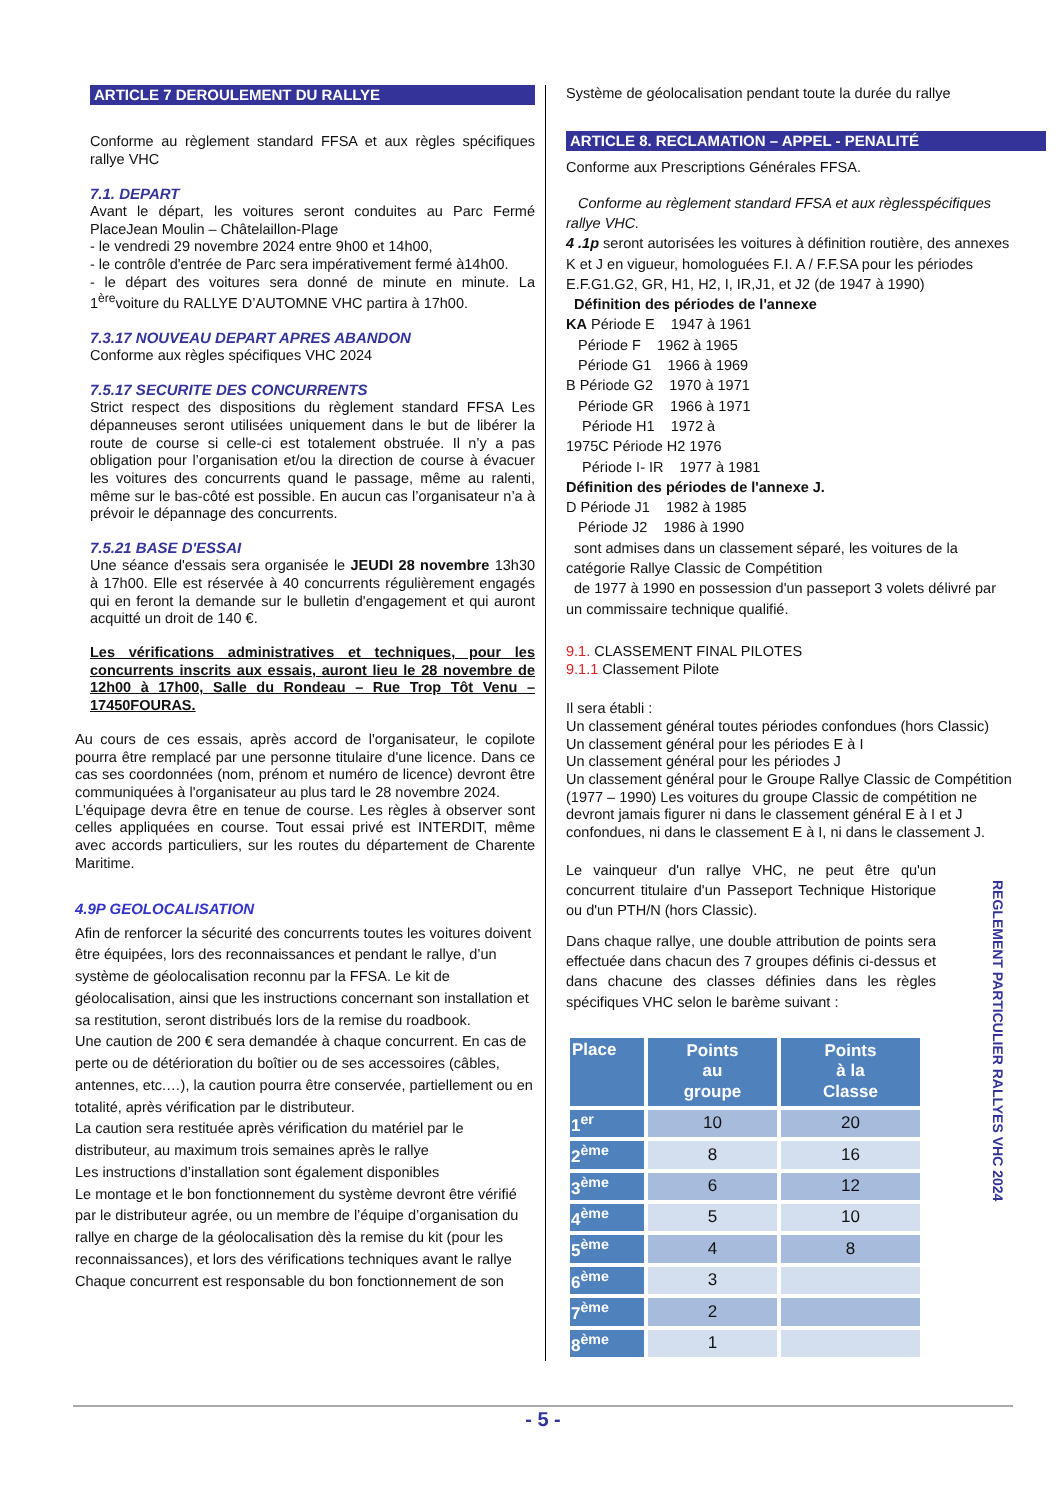ARTICLE 7 DEROULEMENT DU RALLYE
Conforme au règlement standard FFSA et aux règles spécifiques rallye VHC
7.1. DEPART
Avant le départ, les voitures seront conduites au Parc Fermé PlaceJean Moulin – Châtelaillon-Plage
- le vendredi 29 novembre 2024 entre 9h00 et 14h00,
- le contrôle d'entrée de Parc sera impérativement fermé à14h00.
- le départ des voitures sera donné de minute en minute. La 1<sup>ère</sup>voiture du RALLYE D’AUTOMNE VHC partira à 17h00.
7.3.17 NOUVEAU DEPART APRES ABANDON
Conforme aux règles spécifiques VHC 2024
7.5.17 SECURITE DES CONCURRENTS
Strict respect des dispositions du règlement standard FFSA Les dépanneuses seront utilisées uniquement dans le but de libérer la route de course si celle-ci est totalement obstruée. Il n’y a pas obligation pour l’organisation et/ou la direction de course à évacuer les voitures des concurrents quand le passage, même au ralenti, même sur le bas-côté est possible. En aucun cas l’organisateur n’a à prévoir le dépannage des concurrents.
7.5.21 BASE D'ESSAI
Une séance d'essais sera organisée le JEUDI 28 novembre 13h30 à 17h00. Elle est réservée à 40 concurrents régulièrement engagés qui en feront la demande sur le bulletin d'engagement et qui auront acquitté un droit de 140 €.
Les vérifications administratives et techniques, pour les concurrents inscrits aux essais, auront lieu le 28 novembre de 12h00 à 17h00, Salle du Rondeau – Rue Trop Tôt Venu – 17450FOURAS.
Au cours de ces essais, après accord de l'organisateur, le copilote pourra être remplacé par une personne titulaire d'une licence. Dans ce cas ses coordonnées (nom, prénom et numéro de licence) devront être communiquées à l'organisateur au plus tard le 28 novembre 2024.
L'équipage devra être en tenue de course. Les règles à observer sont celles appliquées en course. Tout essai privé est INTERDIT, même avec accords particuliers, sur les routes du département de Charente Maritime.
4.9P GEOLOCALISATION
Afin de renforcer la sécurité des concurrents toutes les voitures doivent être équipées, lors des reconnaissances et pendant le rallye, d’un système de géolocalisation reconnu par la FFSA. Le kit de géolocalisation, ainsi que les instructions concernant son installation et sa restitution, seront distribués lors de la remise du roadbook.
Une caution de 200 € sera demandée à chaque concurrent. En cas de perte ou de détérioration du boîtier ou de ses accessoires (câbles, antennes, etc.…), la caution pourra être conservée, partiellement ou en totalité, après vérification par le distributeur.
La caution sera restituée après vérification du matériel par le distributeur, au maximum trois semaines après le rallye
Les instructions d’installation sont également disponibles
Le montage et le bon fonctionnement du système devront être vérifié par le distributeur agrée, ou un membre de l’équipe d’organisation du rallye en charge de la géolocalisation dès la remise du kit (pour les reconnaissances), et lors des vérifications techniques avant le rallye
Chaque concurrent est responsable du bon fonctionnement de son
Système de géolocalisation pendant toute la durée du rallye
ARTICLE 8. RECLAMATION – APPEL - PENALITÉ
Conforme aux Prescriptions Générales FFSA.
Conforme au règlement standard FFSA et aux règlesspécifiques rallye VHC.
4 .1p seront autorisées les voitures à définition routière, des annexes K et J en vigueur, homologuées F.I. A / F.F.SA pour les périodes E.F.G1.G2, GR, H1, H2, I, IR,J1, et J2 (de 1947 à 1990)
Définition des périodes de l'annexe
KA Période E 1947 à 1961
Période F 1962 à 1965
Période G1 1966 à 1969
B Période G2 1970 à 1971
Période GR 1966 à 1971
Période H1 1972 à
1975C Période H2 1976
Période I- IR 1977 à 1981
Définition des périodes de l'annexe J.
D Période J1 1982 à 1985
Période J2 1986 à 1990
sont admises dans un classement séparé, les voitures de la catégorie Rallye Classic de Compétition
de 1977 à 1990 en possession d'un passeport 3 volets délivré par un commissaire technique qualifié.
9.1. CLASSEMENT FINAL PILOTES
9.1.1 Classement Pilote
Il sera établi :
Un classement général toutes périodes confondues (hors Classic)
Un classement général pour les périodes E à I
Un classement général pour les périodes J
Un classement général pour le Groupe Rallye Classic de Compétition (1977 – 1990) Les voitures du groupe Classic de compétition ne devront jamais figurer ni dans le classement général E à I et J confondues, ni dans le classement E à I, ni dans le classement J.
Le vainqueur d'un rallye VHC, ne peut être qu'un concurrent titulaire d'un Passeport Technique Historique ou d'un PTH/N (hors Classic).
Dans chaque rallye, une double attribution de points sera effectuée dans chacun des 7 groupes définis ci-dessus et dans chacune des classes définies dans les règles spécifiques VHC selon le barème suivant :
| Place | Points au groupe | Points à la Classe |
| --- | --- | --- |
| 1<sup>er</sup> | 10 | 20 |
| 2<sup>ème</sup> | 8 | 16 |
| 3<sup>ème</sup> | 6 | 12 |
| 4<sup>ème</sup> | 5 | 10 |
| 5<sup>ème</sup> | 4 | 8 |
| 6<sup>ème</sup> | 3 | |
| 7<sup>ème</sup> | 2 | |
| 8<sup>ème</sup> | 1 | |
REGLEMENT PARTICULIER RALLYES VHC 2024
- 5 -